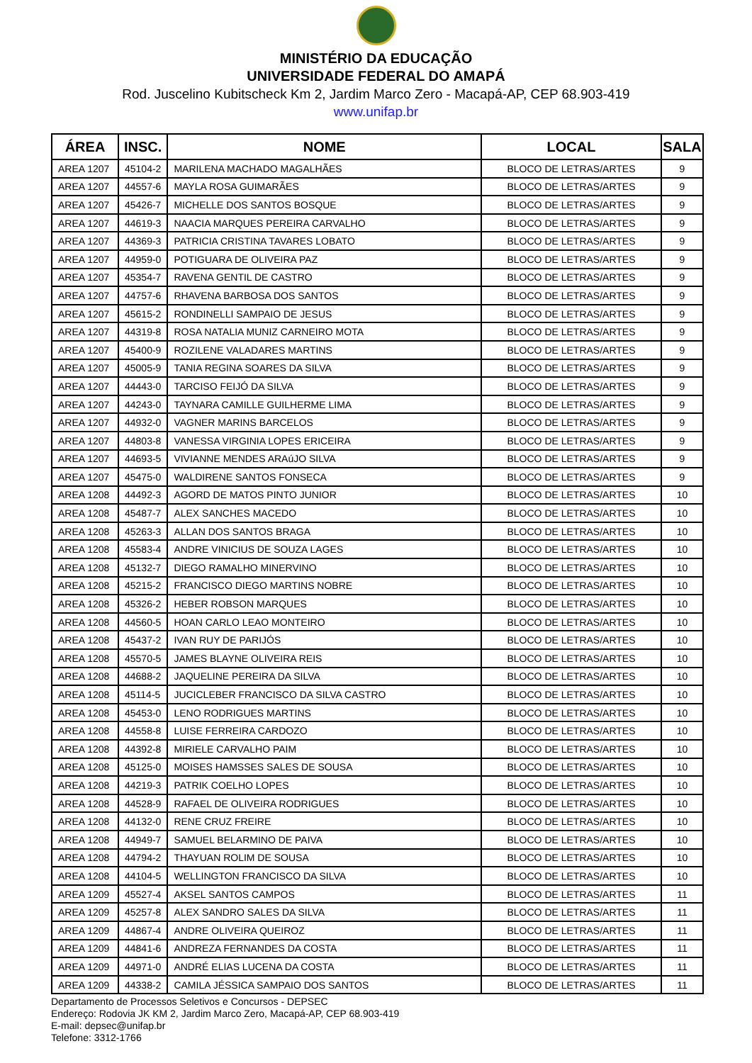MINISTÉRIO DA EDUCAÇÃO
UNIVERSIDADE FEDERAL DO AMAPÁ
Rod. Juscelino Kubitscheck Km 2, Jardim Marco Zero - Macapá-AP, CEP 68.903-419
www.unifap.br
| ÁREA | INSC. | NOME | LOCAL | SALA |
| --- | --- | --- | --- | --- |
| AREA 1207 | 45104-2 | MARILENA MACHADO MAGALHÃES | BLOCO DE LETRAS/ARTES | 9 |
| AREA 1207 | 44557-6 | MAYLA ROSA GUIMARÃES | BLOCO DE LETRAS/ARTES | 9 |
| AREA 1207 | 45426-7 | MICHELLE DOS SANTOS BOSQUE | BLOCO DE LETRAS/ARTES | 9 |
| AREA 1207 | 44619-3 | NAACIA MARQUES PEREIRA CARVALHO | BLOCO DE LETRAS/ARTES | 9 |
| AREA 1207 | 44369-3 | PATRICIA CRISTINA TAVARES LOBATO | BLOCO DE LETRAS/ARTES | 9 |
| AREA 1207 | 44959-0 | POTIGUARA DE OLIVEIRA PAZ | BLOCO DE LETRAS/ARTES | 9 |
| AREA 1207 | 45354-7 | RAVENA GENTIL DE CASTRO | BLOCO DE LETRAS/ARTES | 9 |
| AREA 1207 | 44757-6 | RHAVENA BARBOSA DOS SANTOS | BLOCO DE LETRAS/ARTES | 9 |
| AREA 1207 | 45615-2 | RONDINELLI SAMPAIO DE JESUS | BLOCO DE LETRAS/ARTES | 9 |
| AREA 1207 | 44319-8 | ROSA NATALIA MUNIZ CARNEIRO MOTA | BLOCO DE LETRAS/ARTES | 9 |
| AREA 1207 | 45400-9 | ROZILENE VALADARES MARTINS | BLOCO DE LETRAS/ARTES | 9 |
| AREA 1207 | 45005-9 | TANIA REGINA SOARES DA SILVA | BLOCO DE LETRAS/ARTES | 9 |
| AREA 1207 | 44443-0 | TARCISO FEIJÓ DA SILVA | BLOCO DE LETRAS/ARTES | 9 |
| AREA 1207 | 44243-0 | TAYNARA CAMILLE GUILHERME LIMA | BLOCO DE LETRAS/ARTES | 9 |
| AREA 1207 | 44932-0 | VAGNER MARINS BARCELOS | BLOCO DE LETRAS/ARTES | 9 |
| AREA 1207 | 44803-8 | VANESSA VIRGINIA LOPES ERICEIRA | BLOCO DE LETRAS/ARTES | 9 |
| AREA 1207 | 44693-5 | VIVIANNE MENDES ARAúJO SILVA | BLOCO DE LETRAS/ARTES | 9 |
| AREA 1207 | 45475-0 | WALDIRENE SANTOS FONSECA | BLOCO DE LETRAS/ARTES | 9 |
| AREA 1208 | 44492-3 | AGORD DE MATOS PINTO JUNIOR | BLOCO DE LETRAS/ARTES | 10 |
| AREA 1208 | 45487-7 | ALEX SANCHES MACEDO | BLOCO DE LETRAS/ARTES | 10 |
| AREA 1208 | 45263-3 | ALLAN DOS SANTOS BRAGA | BLOCO DE LETRAS/ARTES | 10 |
| AREA 1208 | 45583-4 | ANDRE VINICIUS DE SOUZA LAGES | BLOCO DE LETRAS/ARTES | 10 |
| AREA 1208 | 45132-7 | DIEGO RAMALHO MINERVINO | BLOCO DE LETRAS/ARTES | 10 |
| AREA 1208 | 45215-2 | FRANCISCO DIEGO MARTINS NOBRE | BLOCO DE LETRAS/ARTES | 10 |
| AREA 1208 | 45326-2 | HEBER ROBSON MARQUES | BLOCO DE LETRAS/ARTES | 10 |
| AREA 1208 | 44560-5 | HOAN CARLO LEAO MONTEIRO | BLOCO DE LETRAS/ARTES | 10 |
| AREA 1208 | 45437-2 | IVAN RUY DE PARIJÓS | BLOCO DE LETRAS/ARTES | 10 |
| AREA 1208 | 45570-5 | JAMES BLAYNE OLIVEIRA REIS | BLOCO DE LETRAS/ARTES | 10 |
| AREA 1208 | 44688-2 | JAQUELINE PEREIRA DA SILVA | BLOCO DE LETRAS/ARTES | 10 |
| AREA 1208 | 45114-5 | JUCICLEBER FRANCISCO DA SILVA CASTRO | BLOCO DE LETRAS/ARTES | 10 |
| AREA 1208 | 45453-0 | LENO RODRIGUES MARTINS | BLOCO DE LETRAS/ARTES | 10 |
| AREA 1208 | 44558-8 | LUISE FERREIRA CARDOZO | BLOCO DE LETRAS/ARTES | 10 |
| AREA 1208 | 44392-8 | MIRIELE CARVALHO PAIM | BLOCO DE LETRAS/ARTES | 10 |
| AREA 1208 | 45125-0 | MOISES HAMSSES SALES DE SOUSA | BLOCO DE LETRAS/ARTES | 10 |
| AREA 1208 | 44219-3 | PATRIK COELHO LOPES | BLOCO DE LETRAS/ARTES | 10 |
| AREA 1208 | 44528-9 | RAFAEL DE OLIVEIRA RODRIGUES | BLOCO DE LETRAS/ARTES | 10 |
| AREA 1208 | 44132-0 | RENE CRUZ FREIRE | BLOCO DE LETRAS/ARTES | 10 |
| AREA 1208 | 44949-7 | SAMUEL BELARMINO DE PAIVA | BLOCO DE LETRAS/ARTES | 10 |
| AREA 1208 | 44794-2 | THAYUAN ROLIM DE SOUSA | BLOCO DE LETRAS/ARTES | 10 |
| AREA 1208 | 44104-5 | WELLINGTON FRANCISCO DA SILVA | BLOCO DE LETRAS/ARTES | 10 |
| AREA 1209 | 45527-4 | AKSEL SANTOS CAMPOS | BLOCO DE LETRAS/ARTES | 11 |
| AREA 1209 | 45257-8 | ALEX SANDRO SALES DA SILVA | BLOCO DE LETRAS/ARTES | 11 |
| AREA 1209 | 44867-4 | ANDRE OLIVEIRA QUEIROZ | BLOCO DE LETRAS/ARTES | 11 |
| AREA 1209 | 44841-6 | ANDREZA FERNANDES DA COSTA | BLOCO DE LETRAS/ARTES | 11 |
| AREA 1209 | 44971-0 | ANDRÉ ELIAS LUCENA DA COSTA | BLOCO DE LETRAS/ARTES | 11 |
| AREA 1209 | 44338-2 | CAMILA JÉSSICA SAMPAIO DOS SANTOS | BLOCO DE LETRAS/ARTES | 11 |
Departamento de Processos Seletivos e Concursos - DEPSEC
Endereço: Rodovia JK KM 2, Jardim Marco Zero, Macapá-AP, CEP 68.903-419
E-mail: depsec@unifap.br
Telefone: 3312-1766